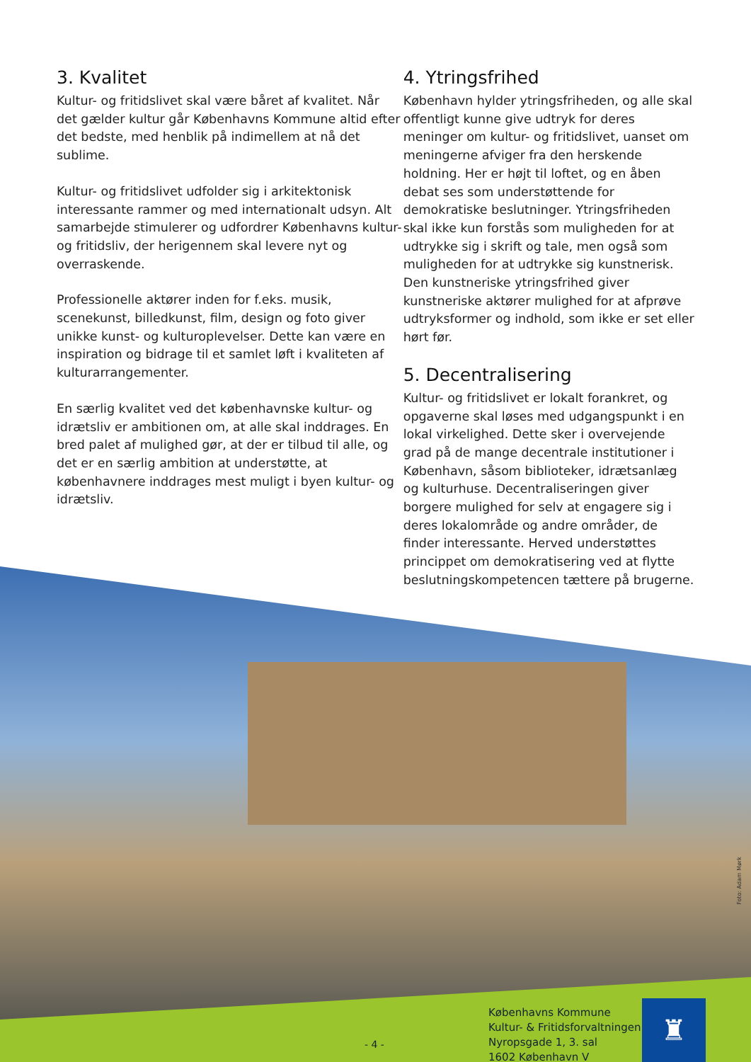3. Kvalitet
Kultur- og fritidslivet skal være båret af kvalitet. Når det gælder kultur går Københavns Kommune altid efter det bedste, med henblik på indimellem at nå det sublime.
Kultur- og fritidslivet udfolder sig i arkitektonisk interessante rammer og med internationalt udsyn. Alt samarbejde stimulerer og udfordrer Københavns kultur- og fritidsliv, der herigennem skal levere nyt og overraskende.
Professionelle aktører inden for f.eks. musik, scenekunst, billedkunst, film, design og foto giver unikke kunst- og kulturoplevelser. Dette kan være en inspiration og bidrage til et samlet løft i kvaliteten af kulturarrangementer.
En særlig kvalitet ved det københavnske kultur- og idrætsliv er ambitionen om, at alle skal inddrages. En bred palet af mulighed gør, at der er tilbud til alle, og det er en særlig ambition at understøtte, at københavnere inddrages mest muligt i byen kultur- og idrætsliv.
4. Ytringsfrihed
København hylder ytringsfriheden, og alle skal offentligt kunne give udtryk for deres meninger om kultur- og fritidslivet, uanset om meningerne afviger fra den herskende holdning. Her er højt til loftet, og en åben debat ses som understøttende for demokratiske beslutninger. Ytringsfriheden skal ikke kun forstås som muligheden for at udtrykke sig i skrift og tale, men også som muligheden for at udtrykke sig kunstnerisk. Den kunstneriske ytringsfrihed giver kunstneriske aktører mulighed for at afprøve udtryksformer og indhold, som ikke er set eller hørt før.
5. Decentralisering
Kultur- og fritidslivet er lokalt forankret, og opgaverne skal løses med udgangspunkt i en lokal virkelighed. Dette sker i overvejende grad på de mange decentrale institutioner i København, såsom biblioteker, idrætsanlæg og kulturhuse. Decentraliseringen giver borgere mulighed for selv at engagere sig i deres lokalområde og andre områder, de finder interessante. Herved understøttes princippet om demokratisering ved at flytte beslutningskompetencen tættere på brugerne.
Foto: Adam Mørk
- 4 -
Københavns Kommune
Kultur- & Fritidsforvaltningen
Nyropsgade 1, 3. sal
1602 København V
♜